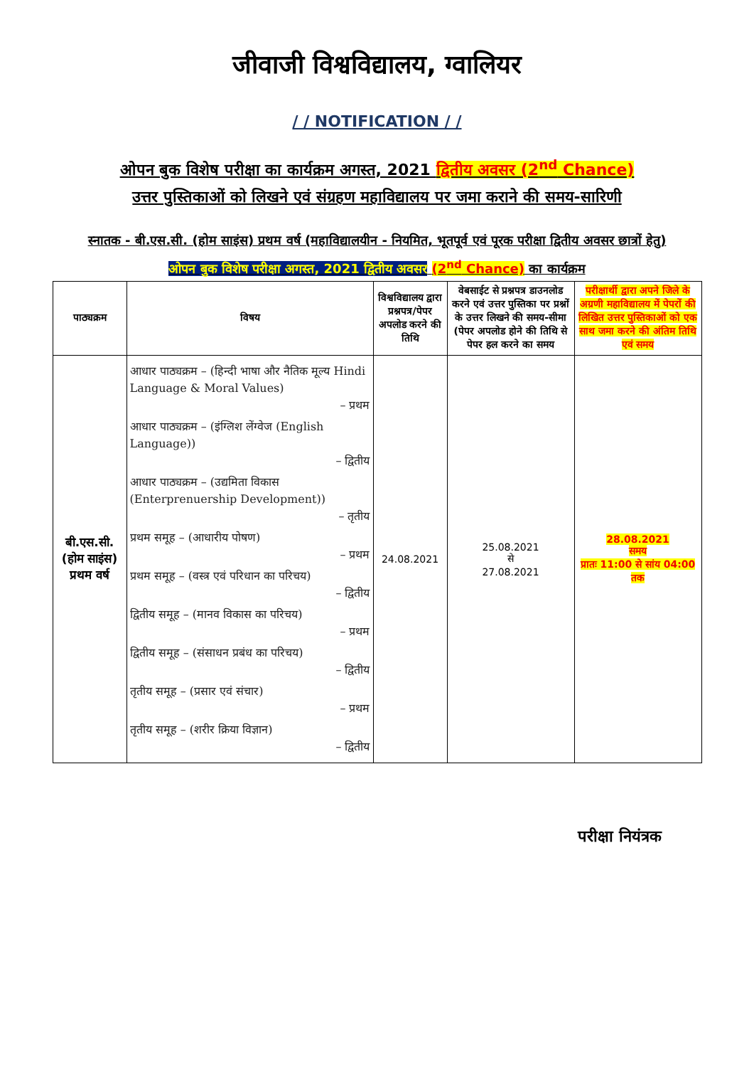जीवाजी विश्वविद्यालय, ग्वालियर
/ / NOTIFICATION / /
ओपन बुक विशेष परीक्षा का कार्यक्रम अगस्त, 2021 द्वितीय अवसर (2<sup>nd</sup> Chance)
उत्तर पुस्तिकाओं को लिखने एवं संग्रहण महाविद्यालय पर जमा कराने की समय-सारिणी
स्नातक - बी.एस.सी. (होम साइंस) प्रथम वर्ष (महाविद्यालयीन - नियमित, भूतपूर्व एवं पूरक परीक्षा द्वितीय अवसर छात्रों हेतु) ओपन बुक विशेष परीक्षा अगस्त, 2021 द्वितीय अवसर (2<sup>nd</sup> Chance) का कार्यक्रम
| पाठ्यक्रम | विषय | विश्वविद्यालय द्वारा प्रश्नपत्र/पेपर अपलोड करने की तिथि | वेबसाईट से प्रश्नपत्र डाउनलोड करने एवं उत्तर पुस्तिका पर प्रश्नों के उत्तर लिखने की समय-सीमा (पेपर अपलोड होने की तिथि से पेपर हल करने का समय | परीक्षार्थी द्वारा अपने जिले के अग्रणी महाविद्यालय में पेपरों की लिखित उत्तर पुस्तिकाओं को एक साथ जमा करने की अंतिम तिथि एवं समय |
| --- | --- | --- | --- | --- |
| बी.एस.सी. (होम साइंस) प्रथम वर्ष | आधार पाठ्यक्रम – (हिन्दी भाषा और नैतिक मूल्य Hindi Language & Moral Values) – प्रथम आधार पाठ्यक्रम – (इंग्लिश लेंग्वेज (English Language)) – द्वितीय आधार पाठ्यक्रम – (उद्यमिता विकास (Enterprenuership Development)) – तृतीय प्रथम समूह – (आधारीय पोषण) – प्रथम प्रथम समूह – (वस्त्र एवं परिधान का परिचय) – द्वितीय द्वितीय समूह – (मानव विकास का परिचय) – प्रथम द्वितीय समूह – (संसाधन प्रबंध का परिचय) – द्वितीय तृतीय समूह – (प्रसार एवं संचार) – प्रथम तृतीय समूह – (शरीर क्रिया विज्ञान) – द्वितीय | 24.08.2021 | 25.08.2021 से 27.08.2021 | 28.08.2021 समय प्रातः 11:00 से सांय 04:00 तक |
परीक्षा नियंत्रक